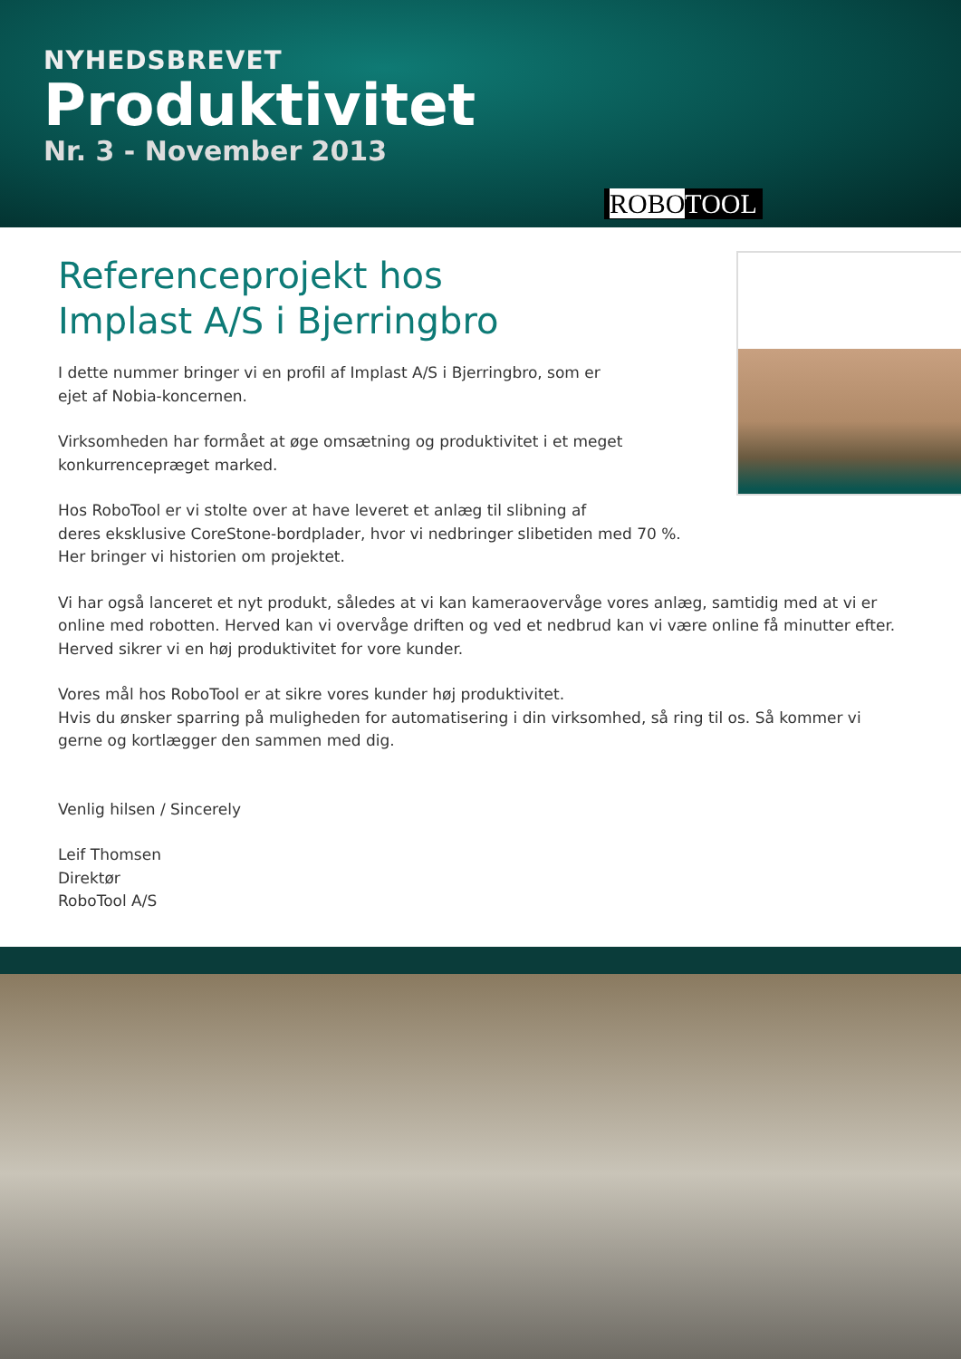NYHEDSBREVET
Produktivitet
Nr. 3 - November 2013
ROBOTOOL
Referenceprojekt hos
Implast A/S i Bjerringbro
I dette nummer bringer vi en profil af Implast A/S i Bjerringbro, som er
ejet af Nobia-koncernen.
Virksomheden har formået at øge omsætning og produktivitet i et meget
konkurrencepræget marked.
Hos RoboTool er vi stolte over at have leveret et anlæg til slibning af
deres eksklusive CoreStone-bordplader, hvor vi nedbringer slibetiden med 70 %.
Her bringer vi historien om projektet.
Vi har også lanceret et nyt produkt, således at vi kan kameraovervåge vores anlæg, samtidig med at vi er online med robotten. Herved kan vi overvåge driften og ved et nedbrud kan vi være online få minutter efter. Herved sikrer vi en høj produktivitet for vore kunder.
Vores mål hos RoboTool er at sikre vores kunder høj produktivitet.
Hvis du ønsker sparring på muligheden for automatisering i din virksomhed, så ring til os. Så kommer vi gerne og kortlægger den sammen med dig.
Venlig hilsen / Sincerely
Leif Thomsen
Direktør
RoboTool A/S